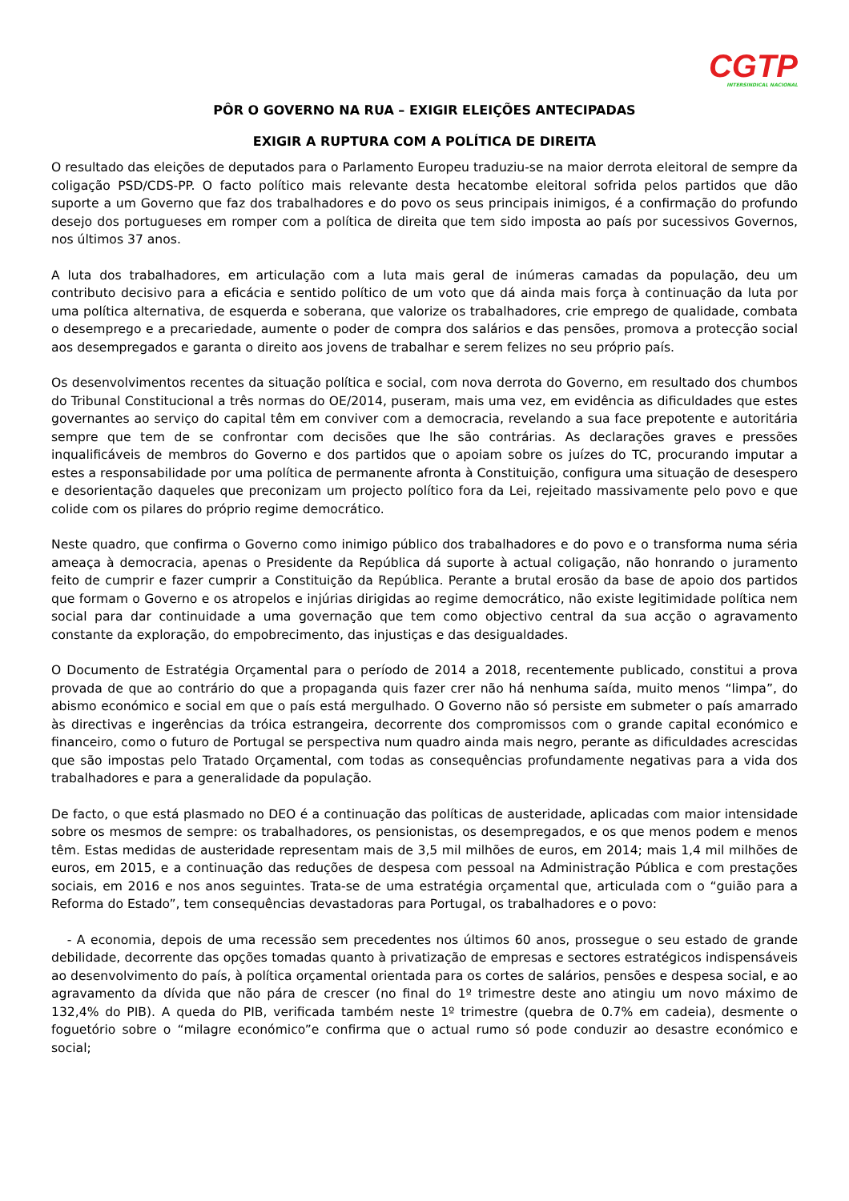CGTP
INTERSINDICAL NACIONAL
PÔR O GOVERNO NA RUA – EXIGIR ELEIÇÕES ANTECIPADAS
EXIGIR A RUPTURA COM A POLÍTICA DE DIREITA
O resultado das eleições de deputados para o Parlamento Europeu traduziu-se na maior derrota eleitoral de sempre da coligação PSD/CDS-PP. O facto político mais relevante desta hecatombe eleitoral sofrida pelos partidos que dão suporte a um Governo que faz dos trabalhadores e do povo os seus principais inimigos, é a confirmação do profundo desejo dos portugueses em romper com a política de direita que tem sido imposta ao país por sucessivos Governos, nos últimos 37 anos.
A luta dos trabalhadores, em articulação com a luta mais geral de inúmeras camadas da população, deu um contributo decisivo para a eficácia e sentido político de um voto que dá ainda mais força à continuação da luta por uma política alternativa, de esquerda e soberana, que valorize os trabalhadores, crie emprego de qualidade, combata o desemprego e a precariedade, aumente o poder de compra dos salários e das pensões, promova a protecção social aos desempregados e garanta o direito aos jovens de trabalhar e serem felizes no seu próprio país.
Os desenvolvimentos recentes da situação política e social, com nova derrota do Governo, em resultado dos chumbos do Tribunal Constitucional a três normas do OE/2014, puseram, mais uma vez, em evidência as dificuldades que estes governantes ao serviço do capital têm em conviver com a democracia, revelando a sua face prepotente e autoritária sempre que tem de se confrontar com decisões que lhe são contrárias. As declarações graves e pressões inqualificáveis de membros do Governo e dos partidos que o apoiam sobre os juízes do TC, procurando imputar a estes a responsabilidade por uma política de permanente afronta à Constituição, configura uma situação de desespero e desorientação daqueles que preconizam um projecto político fora da Lei, rejeitado massivamente pelo povo e que colide com os pilares do próprio regime democrático.
Neste quadro, que confirma o Governo como inimigo público dos trabalhadores e do povo e o transforma numa séria ameaça à democracia, apenas o Presidente da República dá suporte à actual coligação, não honrando o juramento feito de cumprir e fazer cumprir a Constituição da República. Perante a brutal erosão da base de apoio dos partidos que formam o Governo e os atropelos e injúrias dirigidas ao regime democrático, não existe legitimidade política nem social para dar continuidade a uma governação que tem como objectivo central da sua acção o agravamento constante da exploração, do empobrecimento, das injustiças e das desigualdades.
O Documento de Estratégia Orçamental para o período de 2014 a 2018, recentemente publicado, constitui a prova provada de que ao contrário do que a propaganda quis fazer crer não há nenhuma saída, muito menos “limpa”, do abismo económico e social em que o país está mergulhado. O Governo não só persiste em submeter o país amarrado às directivas e ingerências da tróica estrangeira, decorrente dos compromissos com o grande capital económico e financeiro, como o futuro de Portugal se perspectiva num quadro ainda mais negro, perante as dificuldades acrescidas que são impostas pelo Tratado Orçamental, com todas as consequências profundamente negativas para a vida dos trabalhadores e para a generalidade da população.
De facto, o que está plasmado no DEO é a continuação das políticas de austeridade, aplicadas com maior intensidade sobre os mesmos de sempre: os trabalhadores, os pensionistas, os desempregados, e os que menos podem e menos têm. Estas medidas de austeridade representam mais de 3,5 mil milhões de euros, em 2014; mais 1,4 mil milhões de euros, em 2015, e a continuação das reduções de despesa com pessoal na Administração Pública e com prestações sociais, em 2016 e nos anos seguintes. Trata-se de uma estratégia orçamental que, articulada com o “guião para a Reforma do Estado”, tem consequências devastadoras para Portugal, os trabalhadores e o povo:
- A economia, depois de uma recessão sem precedentes nos últimos 60 anos, prossegue o seu estado de grande debilidade, decorrente das opções tomadas quanto à privatização de empresas e sectores estratégicos indispensáveis ao desenvolvimento do país, à política orçamental orientada para os cortes de salários, pensões e despesa social, e ao agravamento da dívida que não pára de crescer (no final do 1º trimestre deste ano atingiu um novo máximo de 132,4% do PIB). A queda do PIB, verificada também neste 1º trimestre (quebra de 0.7% em cadeia), desmente o foguetório sobre o “milagre económico”e confirma que o actual rumo só pode conduzir ao desastre económico e social;